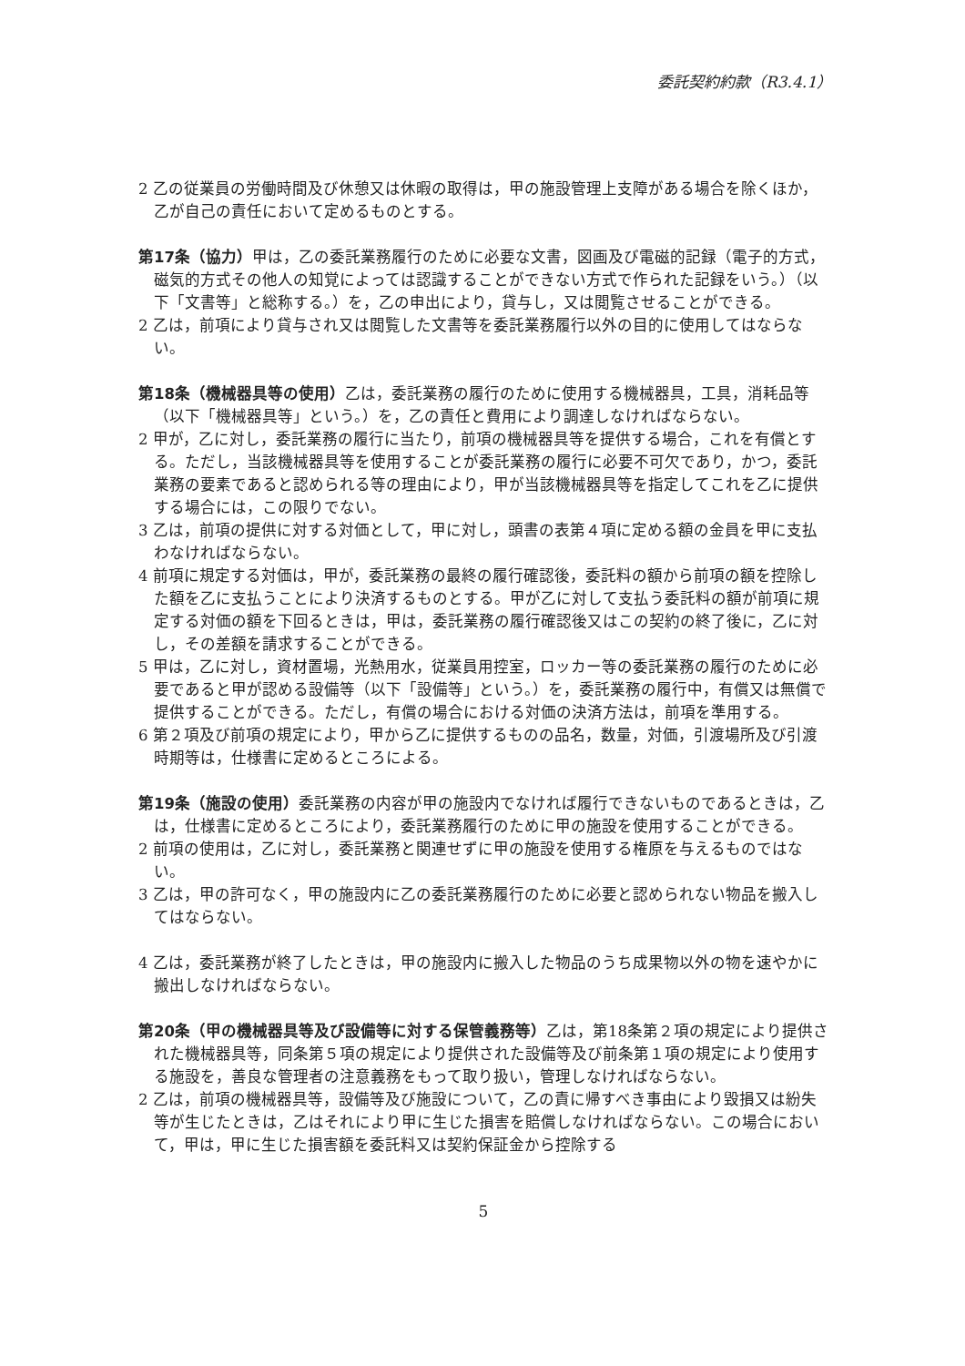委託契約約款（R3.4.1）
2 乙の従業員の労働時間及び休憩又は休暇の取得は，甲の施設管理上支障がある場合を除くほか，乙が自己の責任において定めるものとする。
第17条（協力）甲は，乙の委託業務履行のために必要な文書，図画及び電磁的記録（電子的方式，磁気的方式その他人の知覚によっては認識することができない方式で作られた記録をいう。）（以下「文書等」と総称する。）を，乙の申出により，貸与し，又は閲覧させることができる。
2 乙は，前項により貸与され又は閲覧した文書等を委託業務履行以外の目的に使用してはならない。
第18条（機械器具等の使用）乙は，委託業務の履行のために使用する機械器具，工具，消耗品等（以下「機械器具等」という。）を，乙の責任と費用により調達しなければならない。
2 甲が，乙に対し，委託業務の履行に当たり，前項の機械器具等を提供する場合，これを有償とする。ただし，当該機械器具等を使用することが委託業務の履行に必要不可欠であり，かつ，委託業務の要素であると認められる等の理由により，甲が当該機械器具等を指定してこれを乙に提供する場合には，この限りでない。
3 乙は，前項の提供に対する対価として，甲に対し，頭書の表第４項に定める額の金員を甲に支払わなければならない。
4 前項に規定する対価は，甲が，委託業務の最終の履行確認後，委託料の額から前項の額を控除した額を乙に支払うことにより決済するものとする。甲が乙に対して支払う委託料の額が前項に規定する対価の額を下回るときは，甲は，委託業務の履行確認後又はこの契約の終了後に，乙に対し，その差額を請求することができる。
5 甲は，乙に対し，資材置場，光熱用水，従業員用控室，ロッカー等の委託業務の履行のために必要であると甲が認める設備等（以下「設備等」という。）を，委託業務の履行中，有償又は無償で提供することができる。ただし，有償の場合における対価の決済方法は，前項を準用する。
6 第２項及び前項の規定により，甲から乙に提供するものの品名，数量，対価，引渡場所及び引渡時期等は，仕様書に定めるところによる。
第19条（施設の使用）委託業務の内容が甲の施設内でなければ履行できないものであるときは，乙は，仕様書に定めるところにより，委託業務履行のために甲の施設を使用することができる。
2 前項の使用は，乙に対し，委託業務と関連せずに甲の施設を使用する権原を与えるものではない。
3 乙は，甲の許可なく，甲の施設内に乙の委託業務履行のために必要と認められない物品を搬入してはならない。
4 乙は，委託業務が終了したときは，甲の施設内に搬入した物品のうち成果物以外の物を速やかに搬出しなければならない。
第20条（甲の機械器具等及び設備等に対する保管義務等）乙は，第18条第２項の規定により提供された機械器具等，同条第５項の規定により提供された設備等及び前条第１項の規定により使用する施設を，善良な管理者の注意義務をもって取り扱い，管理しなければならない。
2 乙は，前項の機械器具等，設備等及び施設について，乙の責に帰すべき事由により毀損又は紛失等が生じたときは，乙はそれにより甲に生じた損害を賠償しなければならない。この場合において，甲は，甲に生じた損害額を委託料又は契約保証金から控除する
5